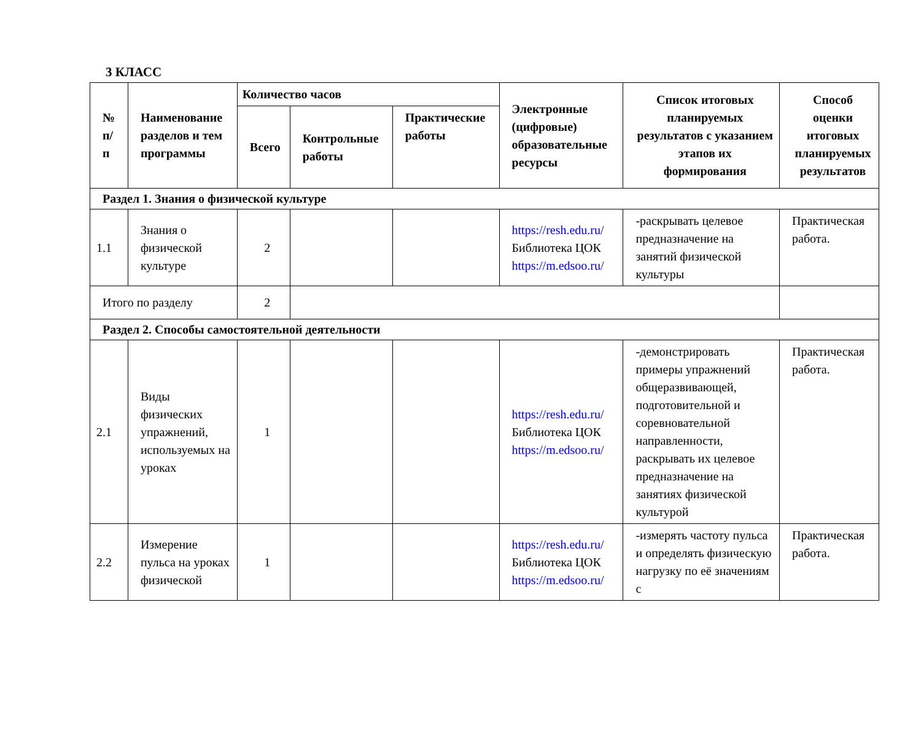3 КЛАСС
| № п/ п | Наименование разделов и тем программы | Количество часов | | | Электронные (цифровые) образовательные ресурсы | Список итоговых планируемых результатов с указанием этапов их формирования | Способ оценки итоговых планируемых результатов |
| --- | --- | --- | --- | --- | --- | --- | --- |
| | | Всего | Контрольные работы | Практические работы | | | |
| Раздел 1. Знания о физической культуре | | | | | | | |
| 1.1 | Знания о физической культуре | 2 | | | https://resh.edu.ru/ Библиотека ЦОК https://m.edsoo.ru/ | -раскрывать целевое предназначение на занятий физической культуры | Практическая работа. |
| Итого по разделу | | 2 | | | | | |
| Раздел 2. Способы самостоятельной деятельности | | | | | | | |
| 2.1 | Виды физических упражнений, используемых на уроках | 1 | | | https://resh.edu.ru/ Библиотека ЦОК https://m.edsoo.ru/ | -демонстрировать примеры упражнений общеразвивающей, подготовительной и соревновательной направленности, раскрывать их целевое предназначение на занятиях физической культурой | Практическая работа. |
| 2.2 | Измерение пульса на уроках физической | 1 | | | https://resh.edu.ru/ Библиотека ЦОК https://m.edsoo.ru/ | -измерять частоту пульса и определять физическую нагрузку по её значениям с | Практическая работа. |